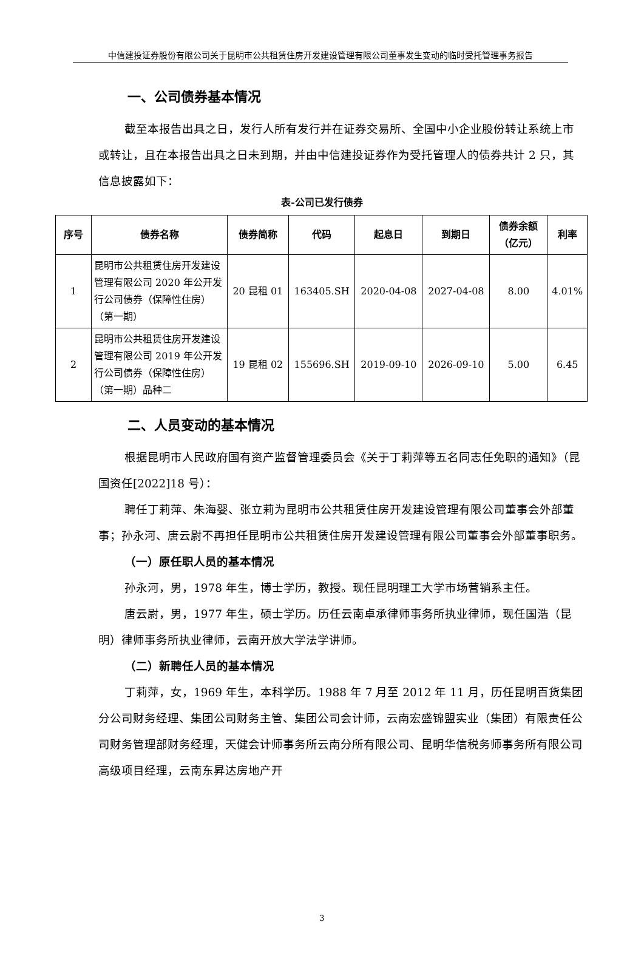中信建投证券股份有限公司关于昆明市公共租赁住房开发建设管理有限公司董事发生变动的临时受托管理事务报告
一、公司债券基本情况
截至本报告出具之日，发行人所有发行并在证券交易所、全国中小企业股份转让系统上市或转让，且在本报告出具之日未到期，并由中信建投证券作为受托管理人的债券共计 2 只，其信息披露如下：
表-公司已发行债券
| 序号 | 债券名称 | 债券简称 | 代码 | 起息日 | 到期日 | 债券余额（亿元） | 利率 |
| --- | --- | --- | --- | --- | --- | --- | --- |
| 1 | 昆明市公共租赁住房开发建设管理有限公司 2020 年公开发行公司债券（保障性住房）（第一期） | 20 昆租 01 | 163405.SH | 2020-04-08 | 2027-04-08 | 8.00 | 4.01% |
| 2 | 昆明市公共租赁住房开发建设管理有限公司 2019 年公开发行公司债券（保障性住房）（第一期）品种二 | 19 昆租 02 | 155696.SH | 2019-09-10 | 2026-09-10 | 5.00 | 6.45 |
二、人员变动的基本情况
根据昆明市人民政府国有资产监督管理委员会《关于丁莉萍等五名同志任免职的通知》（昆国资任[2022]18 号）：
聘任丁莉萍、朱海婴、张立莉为昆明市公共租赁住房开发建设管理有限公司董事会外部董事；孙永河、唐云尉不再担任昆明市公共租赁住房开发建设管理有限公司董事会外部董事职务。
（一）原任职人员的基本情况
孙永河，男，1978 年生，博士学历，教授。现任昆明理工大学市场营销系主任。
唐云尉，男，1977 年生，硕士学历。历任云南卓承律师事务所执业律师，现任国浩（昆明）律师事务所执业律师，云南开放大学法学讲师。
（二）新聘任人员的基本情况
丁莉萍，女，1969 年生，本科学历。1988 年 7 月至 2012 年 11 月，历任昆明百货集团分公司财务经理、集团公司财务主管、集团公司会计师，云南宏盛锦盟实业（集团）有限责任公司财务管理部财务经理，天健会计师事务所云南分所有限公司、昆明华信税务师事务所有限公司高级项目经理，云南东昇达房地产开
3